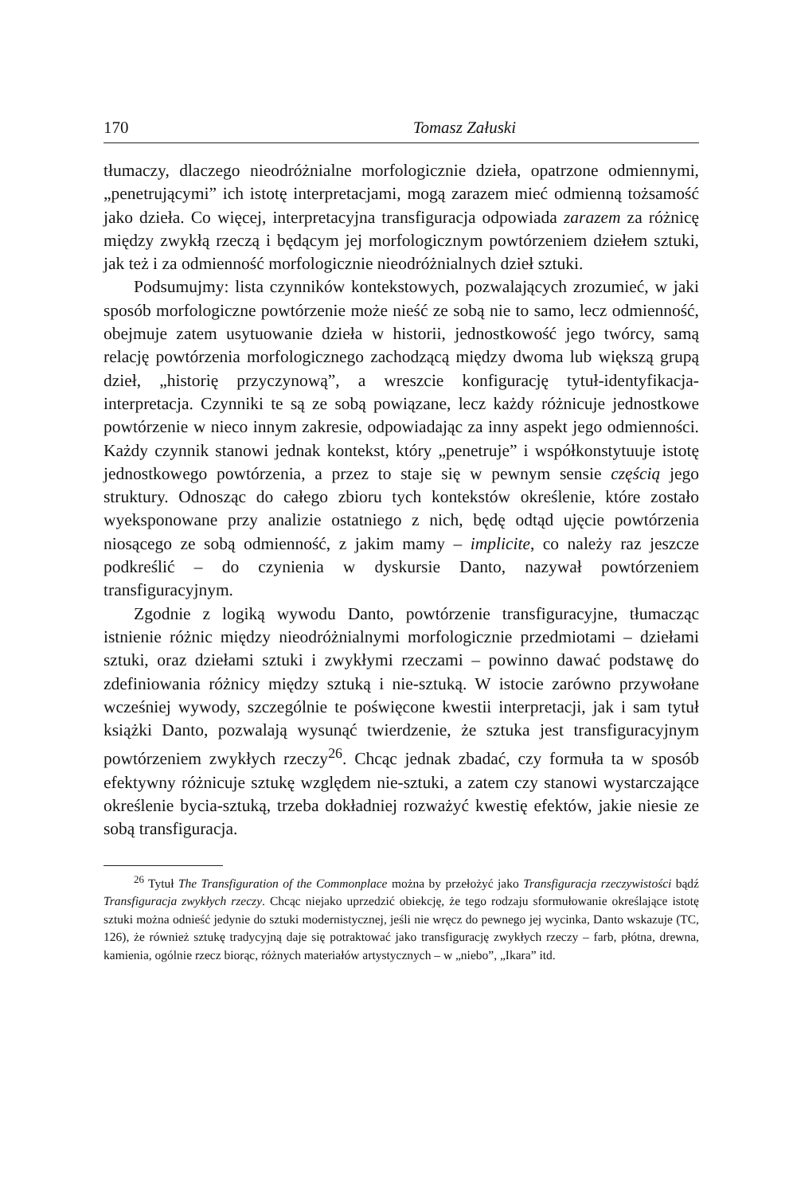170 Tomasz Załuski
tłumaczy, dlaczego nieodróżnialne morfologicznie dzieła, opatrzone odmiennymi, „penetrującymi” ich istotę interpretacjami, mogą zarazem mieć odmienną tożsamość jako dzieła. Co więcej, interpretacyjna transfiguracja odpowiada zarazem za różnicę między zwykłą rzeczą i będącym jej morfologicznym powtórzeniem dziełem sztuki, jak też i za odmienność morfologicznie nieodróżnialnych dzieł sztuki.
Podsumujmy: lista czynników kontekstowych, pozwalających zrozumieć, w jaki sposób morfologiczne powtórzenie może nieść ze sobą nie to samo, lecz odmienność, obejmuje zatem usytuowanie dzieła w historii, jednostkowość jego twórcy, samą relację powtórzenia morfologicznego zachodzącą między dwoma lub większą grupą dzieł, „historię przyczynową”, a wreszcie konfigurację tytuł-identyfikacja-interpretacja. Czynniki te są ze sobą powiązane, lecz każdy różnicuje jednostkowe powtórzenie w nieco innym zakresie, odpowiadając za inny aspekt jego odmienności. Każdy czynnik stanowi jednak kontekst, który „penetruje” i współkonstytuuje istotę jednostkowego powtórzenia, a przez to staje się w pewnym sensie częścią jego struktury. Odnosząc do całego zbioru tych kontekstów określenie, które zostało wyeksponowane przy analizie ostatniego z nich, będę odtąd ujęcie powtórzenia niosącego ze sobą odmienność, z jakim mamy – implicite, co należy raz jeszcze podkreślić – do czynienia w dyskursie Danto, nazywał powtórzeniem transfiguracyjnym.
Zgodnie z logiką wywodu Danto, powtórzenie transfiguracyjne, tłumacząc istnienie różnic między nieodróżnialnymi morfologicznie przedmiotami – dziełami sztuki, oraz dziełami sztuki i zwykłymi rzeczami – powinno dawać podstawę do zdefiniowania różnicy między sztuką i nie-sztuką. W istocie zarówno przywołane wcześniej wywody, szczególnie te poświęcone kwestii interpretacji, jak i sam tytuł książki Danto, pozwalają wysunąć twierdzenie, że sztuka jest transfiguracyjnym powtórzeniem zwykłych rzeczy<sup>26</sup>. Chcąc jednak zbadać, czy formuła ta w sposób efektywny różnicuje sztukę względem nie-sztuki, a zatem czy stanowi wystarczające określenie bycia-sztuką, trzeba dokładniej rozważyć kwestię efektów, jakie niesie ze sobą transfiguracja.
<sup>26</sup> Tytuł The Transfiguration of the Commonplace można by przełożyć jako Transfiguracja rzeczywistości bądź Transfiguracja zwykłych rzeczy. Chcąc niejako uprzedzić obiekcję, że tego rodzaju sformułowanie określające istotę sztuki można odnieść jedynie do sztuki modernistycznej, jeśli nie wręcz do pewnego jej wycinka, Danto wskazuje (TC, 126), że również sztukę tradycyjną daje się potraktować jako transfigurację zwykłych rzeczy – farb, płótna, drewna, kamienia, ogólnie rzecz biorąc, różnych materiałów artystycznych – w „niebo”, „Ikara” itd.